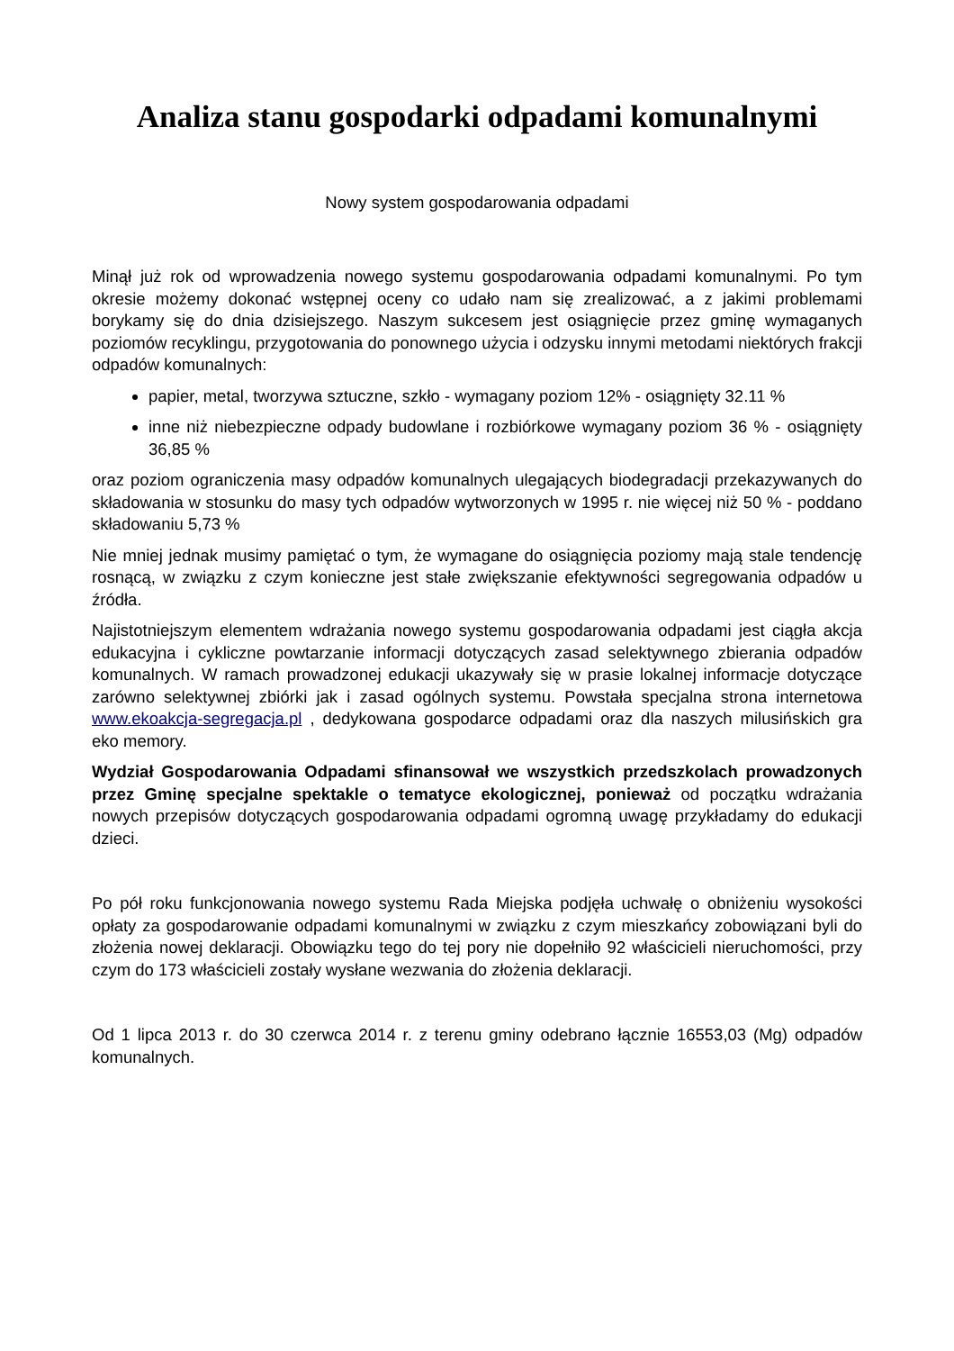Analiza stanu gospodarki odpadami komunalnymi
Nowy system gospodarowania odpadami
Minął już rok od wprowadzenia nowego systemu gospodarowania odpadami komunalnymi. Po tym okresie możemy dokonać wstępnej oceny co udało nam się zrealizować, a z jakimi problemami borykamy się do dnia dzisiejszego. Naszym sukcesem jest osiągnięcie przez gminę wymaganych poziomów recyklingu, przygotowania do ponownego użycia i odzysku innymi metodami niektórych frakcji odpadów komunalnych:
papier, metal, tworzywa sztuczne, szkło - wymagany poziom 12% - osiągnięty 32.11 %
inne niż niebezpieczne odpady budowlane i rozbiórkowe wymagany poziom 36 % - osiągnięty 36,85 %
oraz poziom ograniczenia masy odpadów komunalnych ulegających biodegradacji przekazywanych do składowania w stosunku do masy tych odpadów wytworzonych w 1995 r. nie więcej niż 50 % - poddano składowaniu 5,73 %
Nie mniej jednak musimy pamiętać o tym, że wymagane do osiągnięcia poziomy mają stale tendencję rosnącą, w związku z czym konieczne jest stałe zwiększanie efektywności segregowania odpadów u źródła.
Najistotniejszym elementem wdrażania nowego systemu gospodarowania odpadami jest ciągła akcja edukacyjna i cykliczne powtarzanie informacji dotyczących zasad selektywnego zbierania odpadów komunalnych. W ramach prowadzonej edukacji ukazywały się w prasie lokalnej informacje dotyczące zarówno selektywnej zbiórki jak i zasad ogólnych systemu. Powstała specjalna strona internetowa www.ekoakcja-segregacja.pl , dedykowana gospodarce odpadami oraz dla naszych milusińskich gra eko memory.
Wydział Gospodarowania Odpadami sfinansował we wszystkich przedszkolach prowadzonych przez Gminę specjalne spektakle o tematyce ekologicznej, ponieważ od początku wdrażania nowych przepisów dotyczących gospodarowania odpadami ogromną uwagę przykładamy do edukacji dzieci.
Po pół roku funkcjonowania nowego systemu Rada Miejska podjęła uchwałę o obniżeniu wysokości opłaty za gospodarowanie odpadami komunalnymi w związku z czym mieszkańcy zobowiązani byli do złożenia nowej deklaracji. Obowiązku tego do tej pory nie dopełniło 92 właścicieli nieruchomości, przy czym do 173 właścicieli zostały wysłane wezwania do złożenia deklaracji.
Od 1 lipca 2013 r. do 30 czerwca 2014 r. z terenu gminy odebrano łącznie 16553,03 (Mg) odpadów komunalnych.